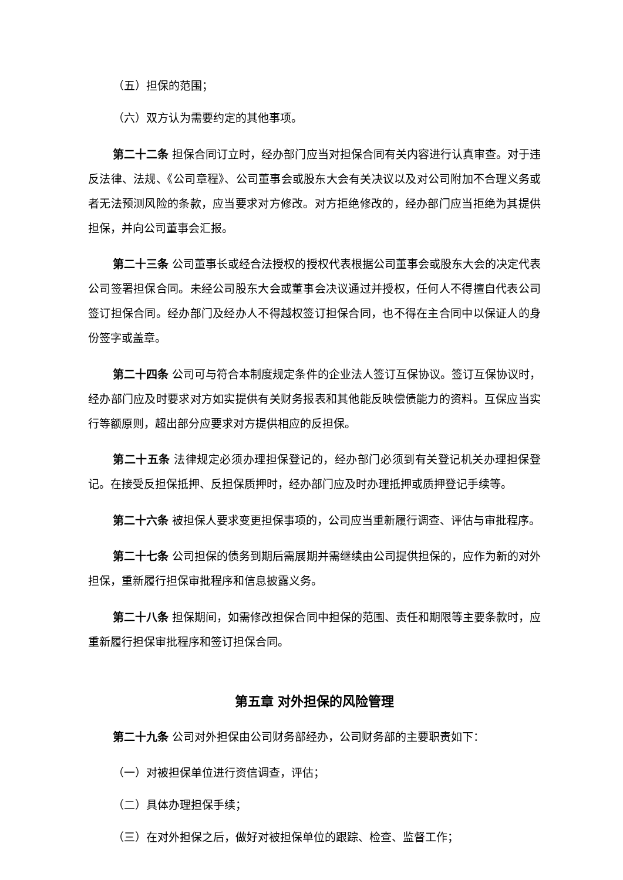（五）担保的范围；
（六）双方认为需要约定的其他事项。
第二十二条 担保合同订立时，经办部门应当对担保合同有关内容进行认真审查。对于违反法律、法规、《公司章程》、公司董事会或股东大会有关决议以及对公司附加不合理义务或者无法预测风险的条款，应当要求对方修改。对方拒绝修改的，经办部门应当拒绝为其提供担保，并向公司董事会汇报。
第二十三条 公司董事长或经合法授权的授权代表根据公司董事会或股东大会的决定代表公司签署担保合同。未经公司股东大会或董事会决议通过并授权，任何人不得擅自代表公司签订担保合同。经办部门及经办人不得越权签订担保合同，也不得在主合同中以保证人的身份签字或盖章。
第二十四条 公司可与符合本制度规定条件的企业法人签订互保协议。签订互保协议时，经办部门应及时要求对方如实提供有关财务报表和其他能反映偿债能力的资料。互保应当实行等额原则，超出部分应要求对方提供相应的反担保。
第二十五条 法律规定必须办理担保登记的，经办部门必须到有关登记机关办理担保登记。在接受反担保抵押、反担保质押时，经办部门应及时办理抵押或质押登记手续等。
第二十六条 被担保人要求变更担保事项的，公司应当重新履行调查、评估与审批程序。
第二十七条 公司担保的债务到期后需展期并需继续由公司提供担保的，应作为新的对外担保，重新履行担保审批程序和信息披露义务。
第二十八条 担保期间，如需修改担保合同中担保的范围、责任和期限等主要条款时，应重新履行担保审批程序和签订担保合同。
第五章 对外担保的风险管理
第二十九条 公司对外担保由公司财务部经办，公司财务部的主要职责如下：
（一）对被担保单位进行资信调查，评估；
（二）具体办理担保手续；
（三）在对外担保之后，做好对被担保单位的跟踪、检查、监督工作；